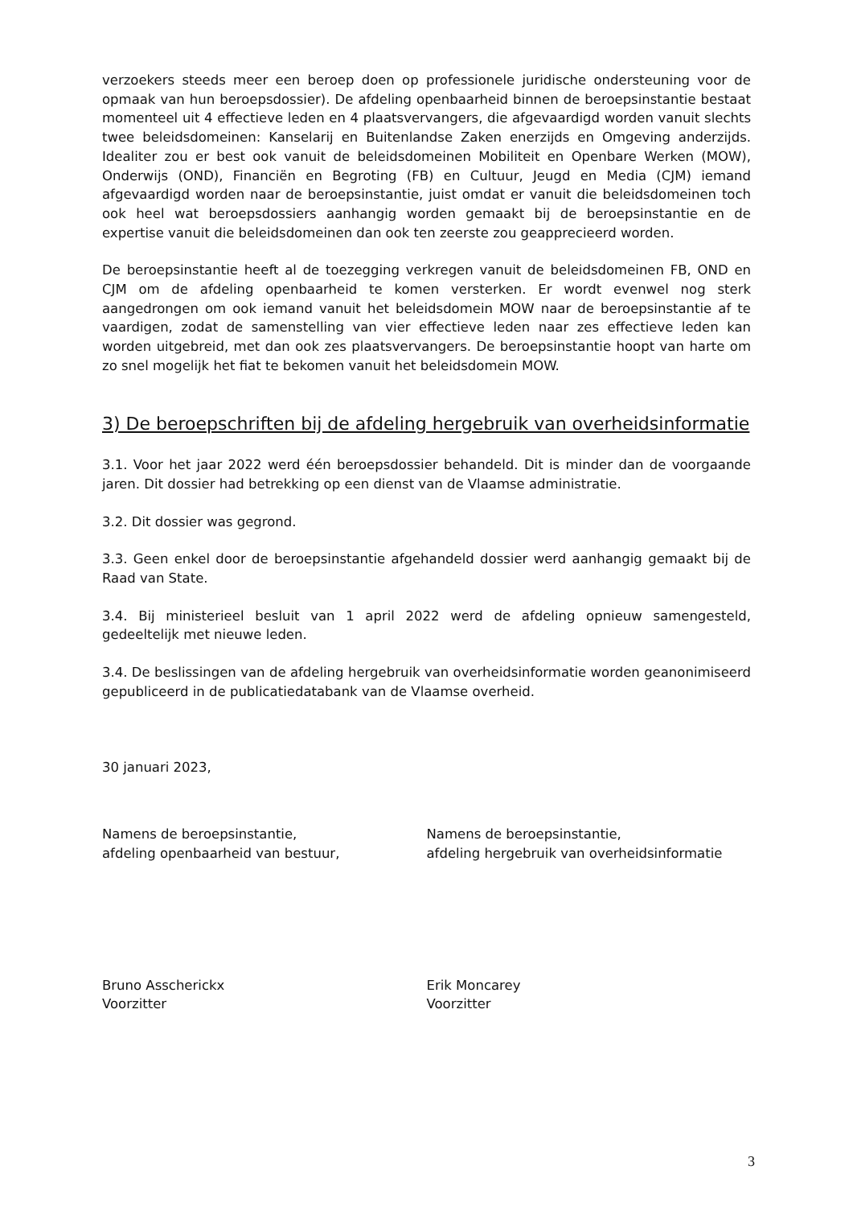verzoekers steeds meer een beroep doen op professionele juridische ondersteuning voor de opmaak van hun beroepsdossier). De afdeling openbaarheid binnen de beroepsinstantie bestaat momenteel uit 4 effectieve leden en 4 plaatsvervangers, die afgevaardigd worden vanuit slechts twee beleidsdomeinen: Kanselarij en Buitenlandse Zaken enerzijds en Omgeving anderzijds. Idealiter zou er best ook vanuit de beleidsdomeinen Mobiliteit en Openbare Werken (MOW), Onderwijs (OND), Financiën en Begroting (FB) en Cultuur, Jeugd en Media (CJM) iemand afgevaardigd worden naar de beroepsinstantie, juist omdat er vanuit die beleidsdomeinen toch ook heel wat beroepsdossiers aanhangig worden gemaakt bij de beroepsinstantie en de expertise vanuit die beleidsdomeinen dan ook ten zeerste zou geapprecieerd worden.
De beroepsinstantie heeft al de toezegging verkregen vanuit de beleidsdomeinen FB, OND en CJM om de afdeling openbaarheid te komen versterken. Er wordt evenwel nog sterk aangedrongen om ook iemand vanuit het beleidsdomein MOW naar de beroepsinstantie af te vaardigen, zodat de samenstelling van vier effectieve leden naar zes effectieve leden kan worden uitgebreid, met dan ook zes plaatsvervangers. De beroepsinstantie hoopt van harte om zo snel mogelijk het fiat te bekomen vanuit het beleidsdomein MOW.
3) De beroepschriften bij de afdeling hergebruik van overheidsinformatie
3.1. Voor het jaar 2022 werd één beroepsdossier behandeld. Dit is minder dan de voorgaande jaren. Dit dossier had betrekking op een dienst van de Vlaamse administratie.
3.2. Dit dossier was gegrond.
3.3. Geen enkel door de beroepsinstantie afgehandeld dossier werd aanhangig gemaakt bij de Raad van State.
3.4. Bij ministerieel besluit van 1 april 2022 werd de afdeling opnieuw samengesteld, gedeeltelijk met nieuwe leden.
3.4. De beslissingen van de afdeling hergebruik van overheidsinformatie worden geanonimiseerd gepubliceerd in de publicatiedatabank van de Vlaamse overheid.
30 januari 2023,
Namens de beroepsinstantie,
afdeling openbaarheid van bestuur,
Namens de beroepsinstantie,
afdeling hergebruik van overheidsinformatie
Bruno Asscherickx
Voorzitter
Erik Moncarey
Voorzitter
3